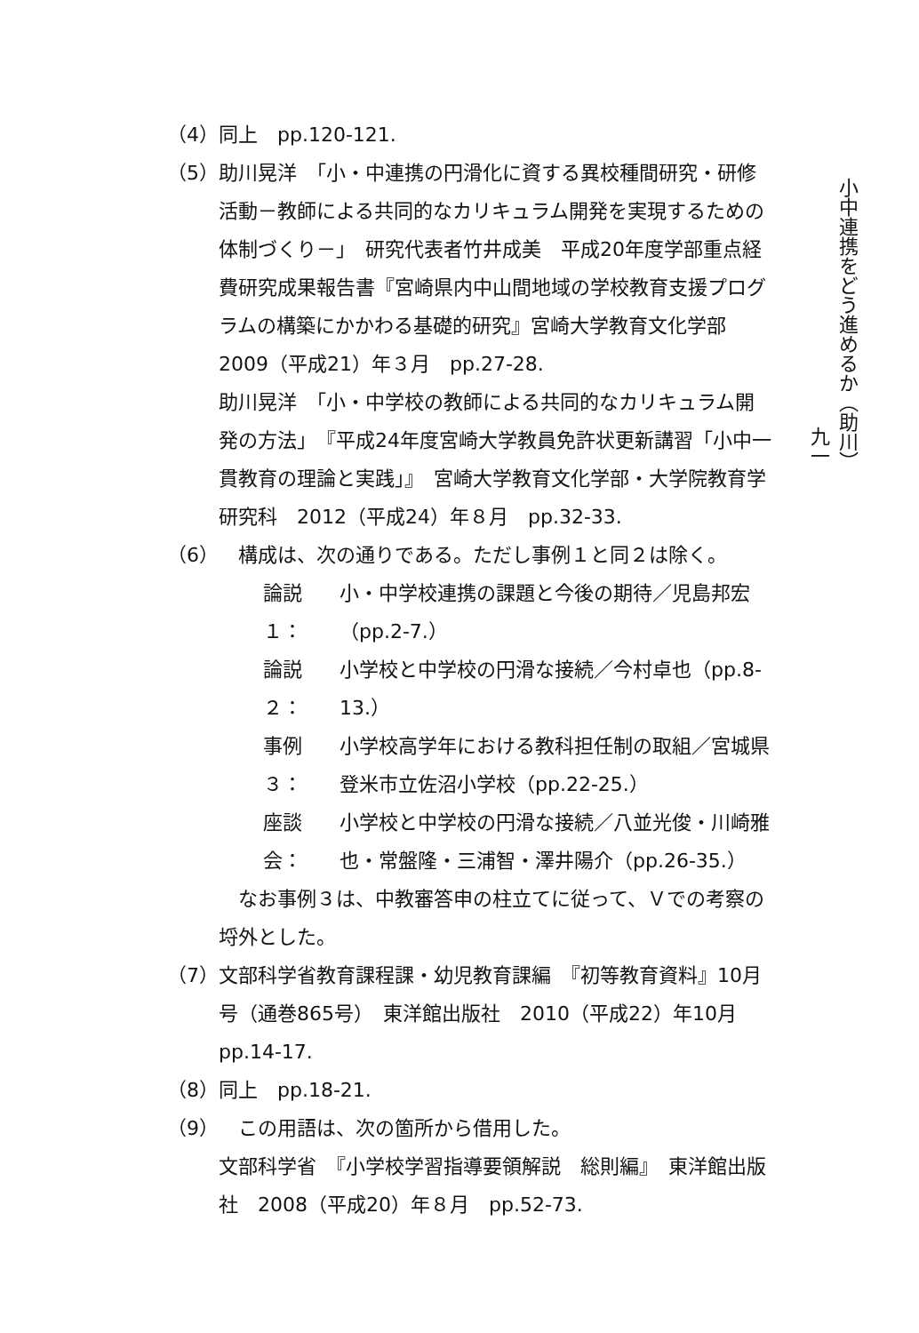（4） 同上　pp.120-121.
（5） 助川晃洋　「小・中連携の円滑化に資する異校種間研究・研修活動－教師による共同的なカリキュラム開発を実現するための体制づくり－」　研究代表者竹井成美　平成20年度学部重点経費研究成果報告書『宮崎県内中山間地域の学校教育支援プログラムの構築にかかわる基礎的研究』宮崎大学教育文化学部　2009（平成21）年３月　pp.27-28.
助川晃洋　「小・中学校の教師による共同的なカリキュラム開発の方法」　『平成24年度宮崎大学教員免許状更新講習「小中一貫教育の理論と実践」』　宮崎大学教育文化学部・大学院教育学研究科　2012（平成24）年８月　pp.32-33.
（6） 　構成は、次の通りである。ただし事例１と同２は除く。
論説１：
小・中学校連携の課題と今後の期待／児島邦宏（pp.2-7.）
論説２：
小学校と中学校の円滑な接続／今村卓也（pp.8-13.）
事例３：
小学校高学年における教科担任制の取組／宮城県登米市立佐沼小学校（pp.22-25.）
座談会：
小学校と中学校の円滑な接続／八並光俊・川崎雅也・常盤隆・三浦智・澤井陽介（pp.26-35.）
　なお事例３は、中教審答申の柱立てに従って、Ｖでの考察の埒外とした。
（7） 文部科学省教育課程課・幼児教育課編　『初等教育資料』10月号（通巻865号）　東洋館出版社　2010（平成22）年10月　pp.14-17.
（8） 同上　pp.18-21.
（9） 　この用語は、次の箇所から借用した。
文部科学省　『小学校学習指導要領解説　総則編』　東洋館出版社　2008（平成20）年８月　pp.52-73.
小中連携をどう進めるか（助川）
九一